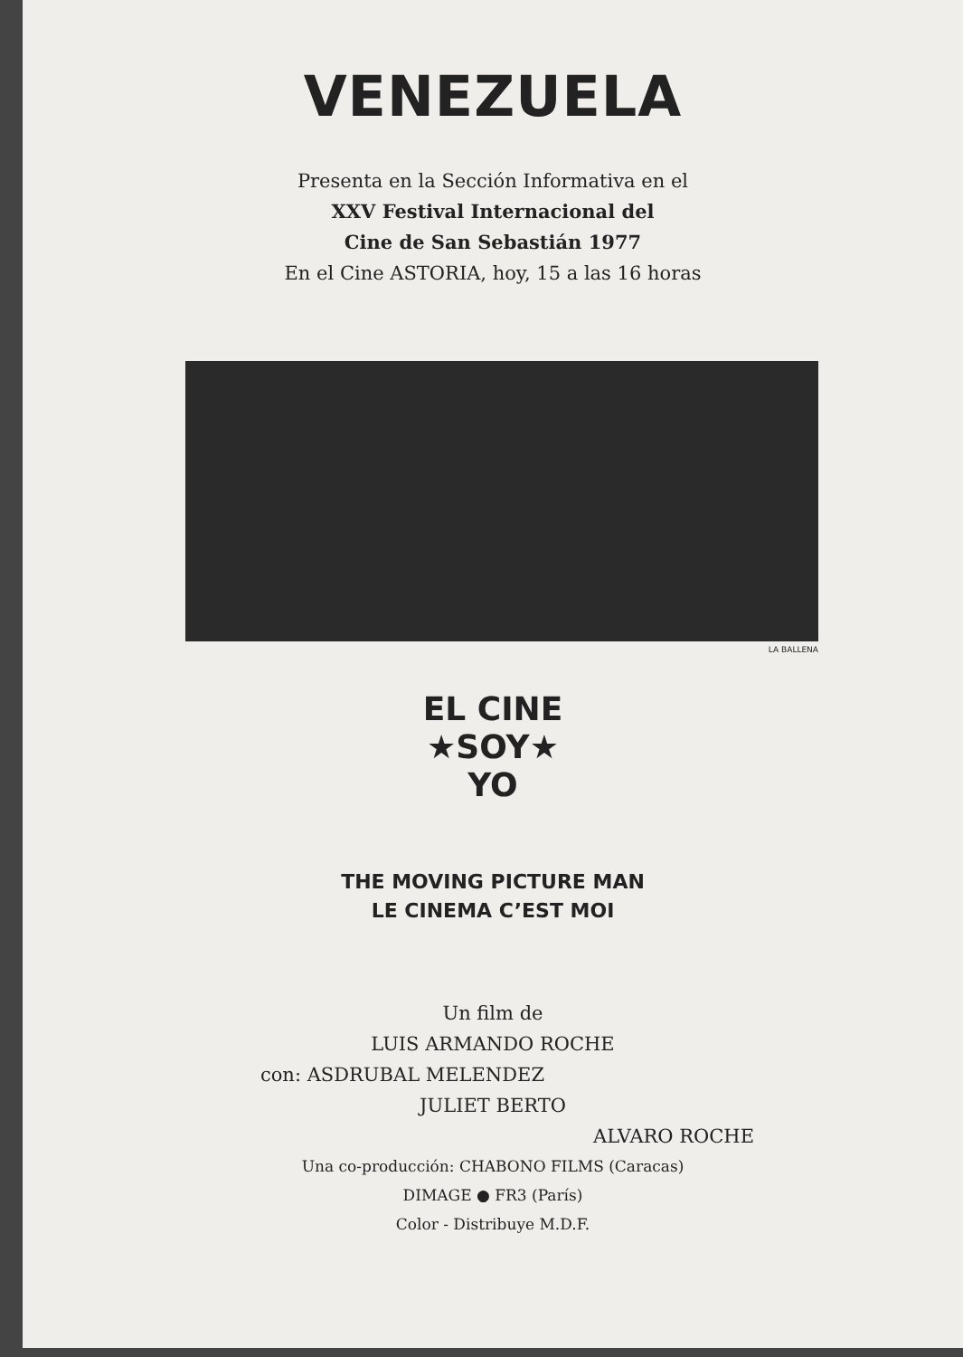VENEZUELA
Presenta en la Sección Informativa en el
XXV Festival Internacional del
Cine de San Sebastián 1977
En el Cine ASTORIA, hoy, 15 a las 16 horas
LA BALLENA
EL CINE
★SOY★
YO
THE MOVING PICTURE MAN
LE CINEMA C’EST MOI
Un film de
LUIS ARMANDO ROCHE
con: ASDRUBAL MELENDEZ
JULIET BERTO
ALVARO ROCHE
Una co-producción: CHABONO FILMS (Caracas)
DIMAGE ● FR3 (París)
Color - Distribuye M.D.F.